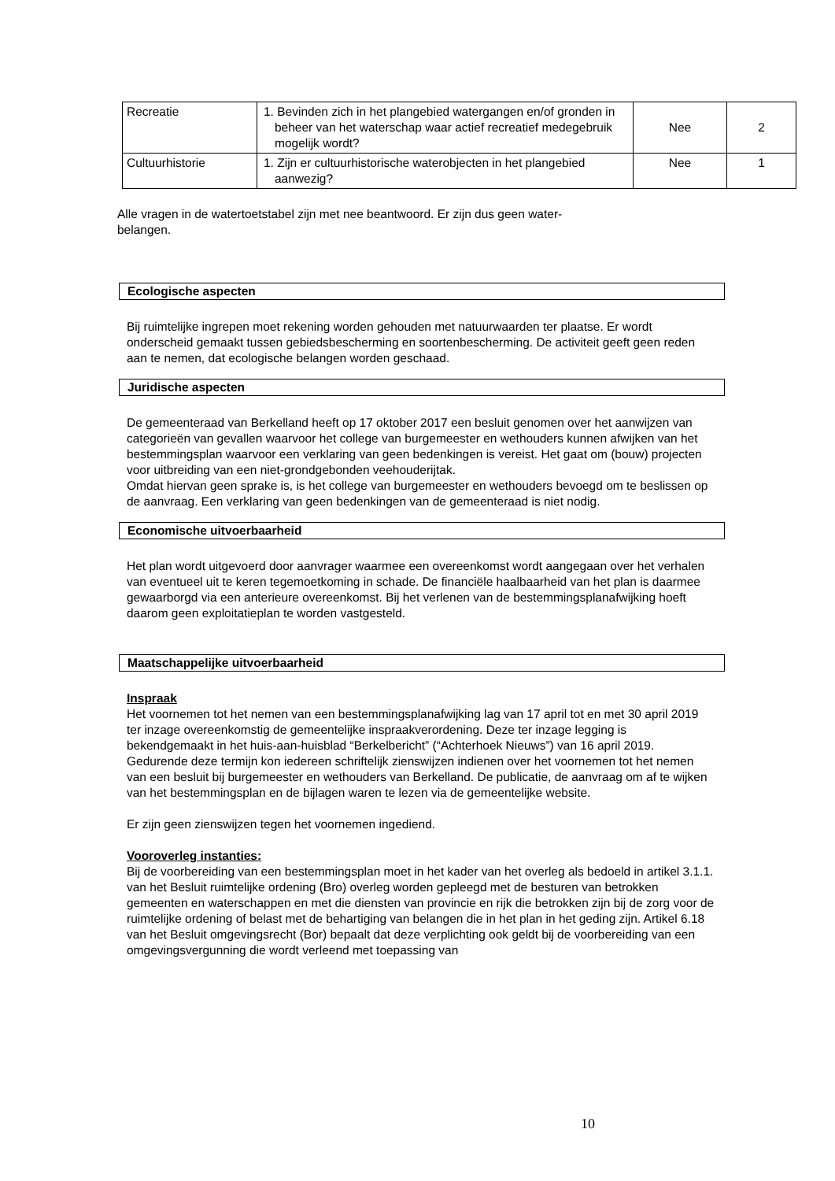| Recreatie | 1. Bevinden zich in het plangebied watergangen en/of gronden in beheer van het waterschap waar actief recreatief medegebruik mogelijk wordt? | Nee | 2 |
| Cultuurhistorie | 1. Zijn er cultuurhistorische waterobjecten in het plangebied aanwezig? | Nee | 1 |
Alle vragen in de watertoetstabel zijn met nee beantwoord. Er zijn dus geen water-
belangen.
Ecologische aspecten
Bij ruimtelijke ingrepen moet rekening worden gehouden met natuurwaarden ter plaatse. Er wordt onderscheid gemaakt tussen gebiedsbescherming en soortenbescherming. De activiteit geeft geen reden aan te nemen, dat ecologische belangen worden geschaad.
Juridische aspecten
De gemeenteraad van Berkelland heeft op 17 oktober 2017 een besluit genomen over het aanwijzen van categorieën van gevallen waarvoor het college van burgemeester en wethouders kunnen afwijken van het bestemmingsplan waarvoor een verklaring van geen bedenkingen is vereist. Het gaat om (bouw) projecten voor uitbreiding van een niet-grondgebonden veehouderijtak.
Omdat hiervan geen sprake is, is het college van burgemeester en wethouders bevoegd om te beslissen op de aanvraag. Een verklaring van geen bedenkingen van de gemeenteraad is niet nodig.
Economische uitvoerbaarheid
Het plan wordt uitgevoerd door aanvrager waarmee een overeenkomst wordt aangegaan over het verhalen van eventueel uit te keren tegemoetkoming in schade. De financiële haalbaarheid van het plan is daarmee gewaarborgd via een anterieure overeenkomst. Bij het verlenen van de bestemmingsplanafwijking hoeft daarom geen exploitatieplan te worden vastgesteld.
Maatschappelijke uitvoerbaarheid
Inspraak
Het voornemen tot het nemen van een bestemmingsplanafwijking lag van 17 april tot en met 30 april 2019 ter inzage overeenkomstig de gemeentelijke inspraakverordening. Deze ter inzage legging is bekendgemaakt in het huis-aan-huisblad “Berkelbericht” (“Achterhoek Nieuws”) van 16 april 2019. Gedurende deze termijn kon iedereen schriftelijk zienswijzen indienen over het voornemen tot het nemen van een besluit bij burgemeester en wethouders van Berkelland. De publicatie, de aanvraag om af te wijken van het bestemmingsplan en de bijlagen waren te lezen via de gemeentelijke website.
Er zijn geen zienswijzen tegen het voornemen ingediend.
Vooroverleg instanties:
Bij de voorbereiding van een bestemmingsplan moet in het kader van het overleg als bedoeld in artikel 3.1.1. van het Besluit ruimtelijke ordening (Bro) overleg worden gepleegd met de besturen van betrokken gemeenten en waterschappen en met die diensten van provincie en rijk die betrokken zijn bij de zorg voor de ruimtelijke ordening of belast met de behartiging van belangen die in het plan in het geding zijn. Artikel 6.18 van het Besluit omgevingsrecht (Bor) bepaalt dat deze verplichting ook geldt bij de voorbereiding van een omgevingsvergunning die wordt verleend met toepassing van
10